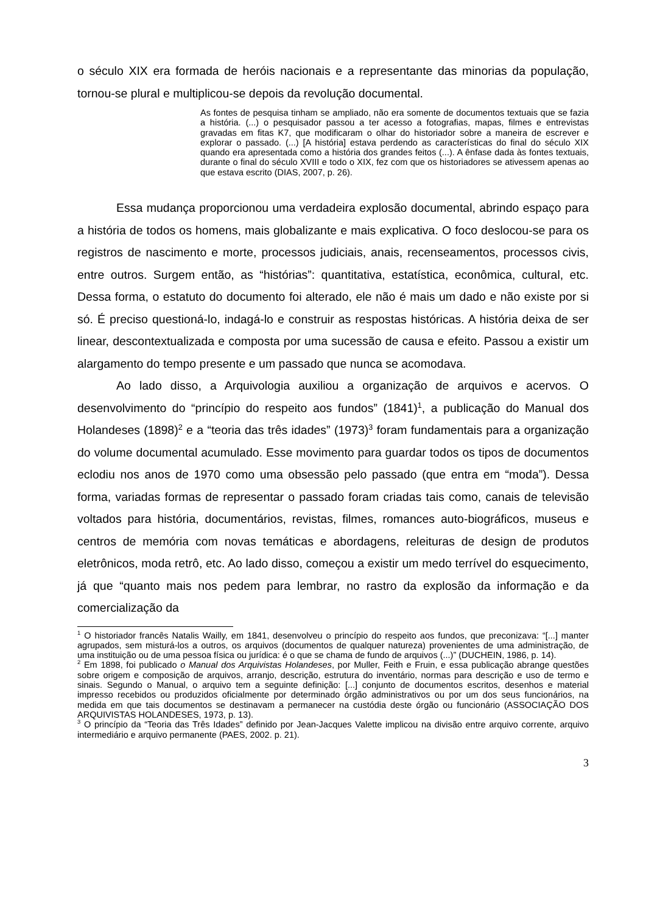o século XIX era formada de heróis nacionais e a representante das minorias da população, tornou-se plural e multiplicou-se depois da revolução documental.
As fontes de pesquisa tinham se ampliado, não era somente de documentos textuais que se fazia a história. (...) o pesquisador passou a ter acesso a fotografias, mapas, filmes e entrevistas gravadas em fitas K7, que modificaram o olhar do historiador sobre a maneira de escrever e explorar o passado. (...) [A história] estava perdendo as características do final do século XIX quando era apresentada como a história dos grandes feitos (...). A ênfase dada às fontes textuais, durante o final do século XVIII e todo o XIX, fez com que os historiadores se ativessem apenas ao que estava escrito (DIAS, 2007, p. 26).
Essa mudança proporcionou uma verdadeira explosão documental, abrindo espaço para a história de todos os homens, mais globalizante e mais explicativa. O foco deslocou-se para os registros de nascimento e morte, processos judiciais, anais, recenseamentos, processos civis, entre outros. Surgem então, as “histórias”: quantitativa, estatística, econômica, cultural, etc. Dessa forma, o estatuto do documento foi alterado, ele não é mais um dado e não existe por si só. É preciso questioná-lo, indagá-lo e construir as respostas históricas. A história deixa de ser linear, descontextualizada e composta por uma sucessão de causa e efeito. Passou a existir um alargamento do tempo presente e um passado que nunca se acomodava.
Ao lado disso, a Arquivologia auxiliou a organização de arquivos e acervos. O desenvolvimento do “princípio do respeito aos fundos” (1841)<sup>1</sup>, a publicação do Manual dos Holandeses (1898)<sup>2</sup> e a “teoria das três idades” (1973)<sup>3</sup> foram fundamentais para a organização do volume documental acumulado. Esse movimento para guardar todos os tipos de documentos eclodiu nos anos de 1970 como uma obsessão pelo passado (que entra em “moda”). Dessa forma, variadas formas de representar o passado foram criadas tais como, canais de televisão voltados para história, documentários, revistas, filmes, romances auto-biográficos, museus e centros de memória com novas temáticas e abordagens, releituras de design de produtos eletrônicos, moda retrô, etc. Ao lado disso, começou a existir um medo terrível do esquecimento, já que “quanto mais nos pedem para lembrar, no rastro da explosão da informação e da comercialização da
<sup>1</sup> O historiador francês Natalis Wailly, em 1841, desenvolveu o princípio do respeito aos fundos, que preconizava: “[...] manter agrupados, sem misturá-los a outros, os arquivos (documentos de qualquer natureza) provenientes de uma administração, de uma instituição ou de uma pessoa física ou jurídica: é o que se chama de fundo de arquivos (...)” (DUCHEIN, 1986, p. 14).
<sup>2</sup> Em 1898, foi publicado o Manual dos Arquivistas Holandeses, por Muller, Feith e Fruin, e essa publicação abrange questões sobre origem e composição de arquivos, arranjo, descrição, estrutura do inventário, normas para descrição e uso de termo e sinais. Segundo o Manual, o arquivo tem a seguinte definição: [...] conjunto de documentos escritos, desenhos e material impresso recebidos ou produzidos oficialmente por determinado órgão administrativos ou por um dos seus funcionários, na medida em que tais documentos se destinavam a permanecer na custódia deste órgão ou funcionário (ASSOCIAÇÃO DOS ARQUIVISTAS HOLANDESES, 1973, p. 13).
<sup>3</sup> O princípio da “Teoria das Três Idades” definido por Jean-Jacques Valette implicou na divisão entre arquivo corrente, arquivo intermediário e arquivo permanente (PAES, 2002. p. 21).
3